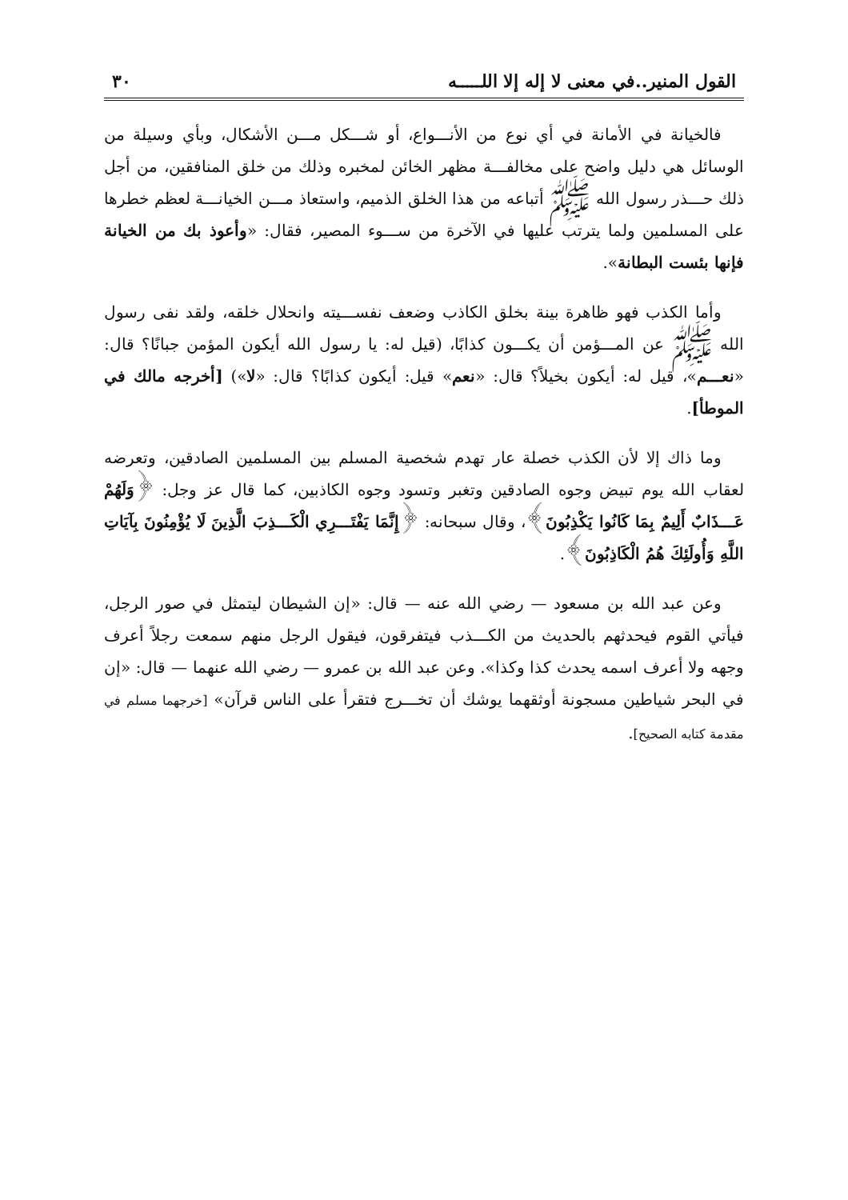القول المنير..في معنى لا إله إلا اللـــــه ٣٠
فالخيانة في الأمانة في أي نوع من الأنـــواع، أو شـــكل مـــن الأشكال، وبأي وسيلة من الوسائل هي دليل واضح على مخالفـــة مظهر الخائن لمخبره وذلك من خلق المنافقين، من أجل ذلك حـــذر رسول الله ﷺ أتباعه من هذا الخلق الذميم، واستعاذ مـــن الخيانـــة لعظم خطرها على المسلمين ولما يترتب عليها في الآخرة من ســـوء المصير، فقال: «وأعوذ بك من الخيانة فإنها بئست البطانة».
وأما الكذب فهو ظاهرة بينة بخلق الكاذب وضعف نفســـيته وانحلال خلقه، ولقد نفى رسول الله ﷺ عن المـــؤمن أن يكـــون كذابًا، (قيل له: يا رسول الله أيكون المؤمن جبانًا؟ قال: «نعـــم»، قيل له: أيكون بخيلاً؟ قال: «نعم» قيل: أيكون كذابًا؟ قال: «لا») [أخرجه مالك في الموطأ].
وما ذاك إلا لأن الكذب خصلة عار تهدم شخصية المسلم بين المسلمين الصادقين، وتعرضه لعقاب الله يوم تبيض وجوه الصادقين وتغبر وتسود وجوه الكاذبين، كما قال عز وجل: ﴿وَلَهُمْ عَـــذَابٌ أَلِيمٌ بِمَا كَانُوا يَكْذِبُونَ﴾، وقال سبحانه: ﴿إِنَّمَا يَفْتَـــرِي الْكَـــذِبَ الَّذِينَ لَا يُؤْمِنُونَ بِآيَاتِ اللَّهِ وَأُولَئِكَ هُمُ الْكَاذِبُونَ﴾.
وعن عبد الله بن مسعود — رضي الله عنه — قال: «إن الشيطان ليتمثل في صور الرجل، فيأتي القوم فيحدثهم بالحديث من الكـــذب فيتفرقون، فيقول الرجل منهم سمعت رجلاً أعرف وجهه ولا أعرف اسمه يحدث كذا وكذا». وعن عبد الله بن عمرو — رضي الله عنهما — قال: «إن في البحر شياطين مسجونة أوثقهما يوشك أن تخـــرج فتقرأ على الناس قرآن» [خرجهما مسلم في مقدمة كتابه الصحيح].